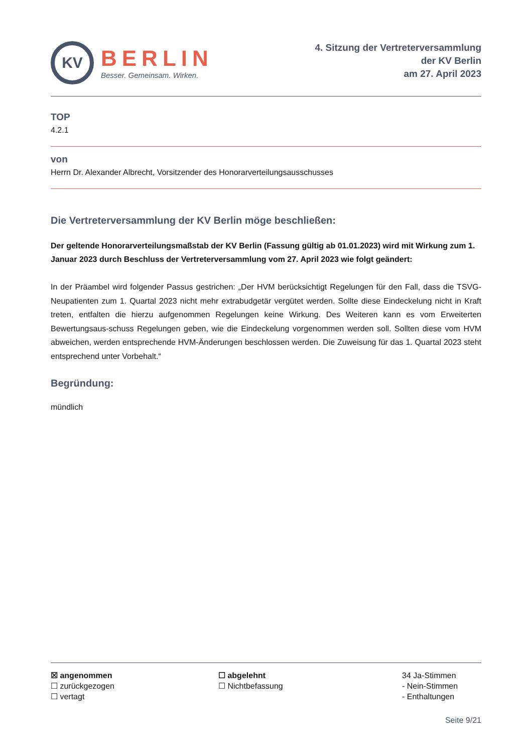KV
BERLIN
Besser. Gemeinsam. Wirken.
4. Sitzung der Vertreterversammlung
der KV Berlin
am 27. April 2023
TOP
4.2.1
von
Herrn Dr. Alexander Albrecht, Vorsitzender des Honorarverteilungsausschusses
Die Vertreterversammlung der KV Berlin möge beschließen:
Der geltende Honorarverteilungsmaßstab der KV Berlin (Fassung gültig ab 01.01.2023) wird mit Wirkung zum 1. Januar 2023 durch Beschluss der Vertreterversammlung vom 27. April 2023 wie folgt geändert:
In der Präambel wird folgender Passus gestrichen: „Der HVM berücksichtigt Regelungen für den Fall, dass die TSVG-Neupatienten zum 1. Quartal 2023 nicht mehr extrabudgetär vergütet werden. Sollte diese Eindeckelung nicht in Kraft treten, entfalten die hierzu aufgenommen Regelungen keine Wirkung. Des Weiteren kann es vom Erweiterten Bewertungsaus-schuss Regelungen geben, wie die Eindeckelung vorgenommen werden soll. Sollten diese vom HVM abweichen, werden entsprechende HVM-Änderungen beschlossen werden. Die Zuweisung für das 1. Quartal 2023 steht entsprechend unter Vorbehalt.“
Begründung:
mündlich
☒ angenommen
☐ zurückgezogen
☐ vertagt
☐ abgelehnt
☐ Nichtbefassung
34 Ja-Stimmen
- Nein-Stimmen
- Enthaltungen
Seite 9/21